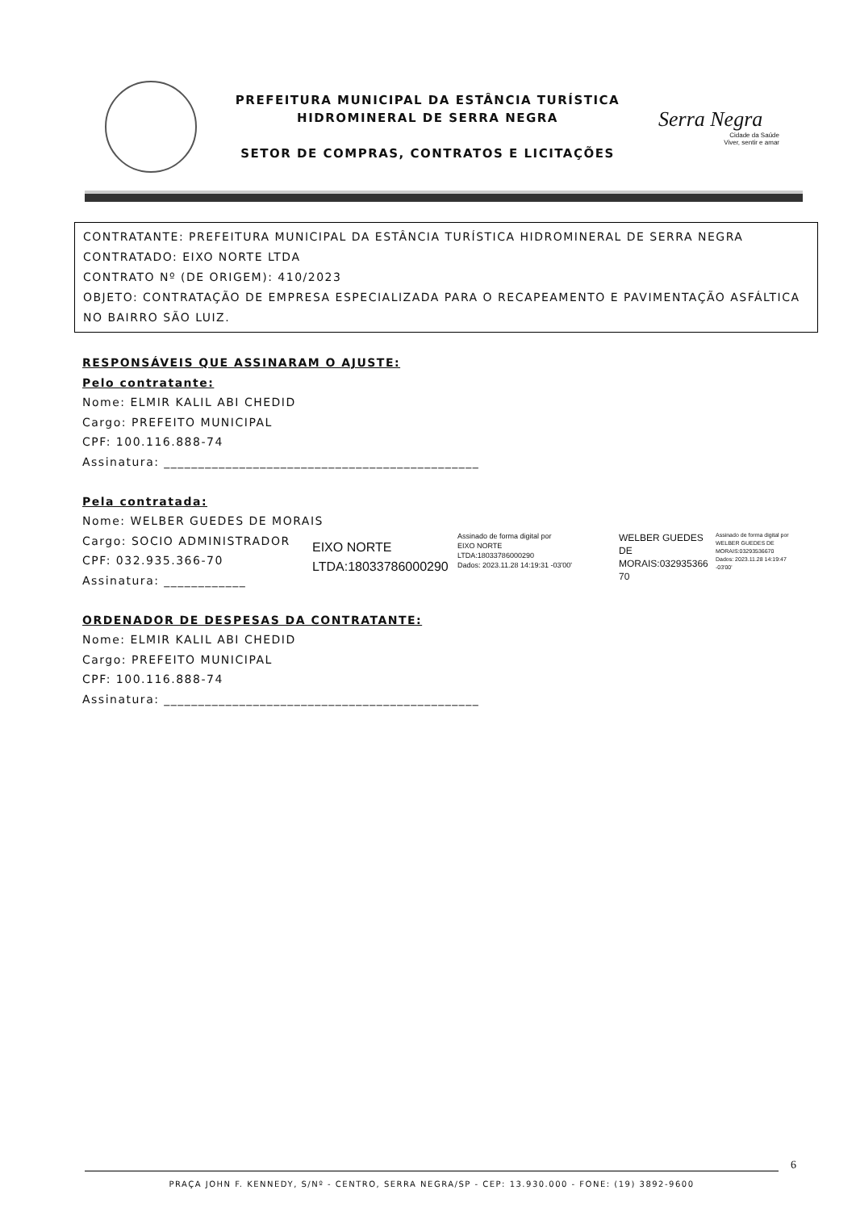PREFEITURA MUNICIPAL DA ESTÂNCIA TURÍSTICA
HIDROMINERAL DE SERRA NEGRA
SETOR DE COMPRAS, CONTRATOS E LICITAÇÕES
Serra Negra
Cidade da Saúde
Viver, sentir e amar
CONTRATANTE: PREFEITURA MUNICIPAL DA ESTÂNCIA TURÍSTICA HIDROMINERAL DE SERRA NEGRA
CONTRATADO: EIXO NORTE LTDA
CONTRATO Nº (DE ORIGEM): 410/2023
OBJETO: CONTRATAÇÃO DE EMPRESA ESPECIALIZADA PARA O RECAPEAMENTO E PAVIMENTAÇÃO ASFÁLTICA NO BAIRRO SÃO LUIZ.
RESPONSÁVEIS QUE ASSINARAM O AJUSTE:
Pelo contratante:
Nome: ELMIR KALIL ABI CHEDID
Cargo: PREFEITO MUNICIPAL
CPF: 100.116.888-74
Assinatura: ______________________________________________
Pela contratada:
Nome: WELBER GUEDES DE MORAIS
Cargo: SOCIO ADMINISTRADOR
CPF: 032.935.366-70
Assinatura: ____________
EIXO NORTE
LTDA:18033786000290
Assinado de forma digital por
EIXO NORTE
LTDA:18033786000290
Dados: 2023.11.28 14:19:31 -03'00'
WELBER GUEDES DE
MORAIS:032935366
70
Assinado de forma digital por WELBER GUEDES DE MORAIS:03293536670
Dados: 2023.11.28 14:19:47 -03'00'
ORDENADOR DE DESPESAS DA CONTRATANTE:
Nome: ELMIR KALIL ABI CHEDID
Cargo: PREFEITO MUNICIPAL
CPF: 100.116.888-74
Assinatura: ______________________________________________
6
PRAÇA JOHN F. KENNEDY, S/Nº - CENTRO, SERRA NEGRA/SP - CEP: 13.930.000 - FONE: (19) 3892-9600